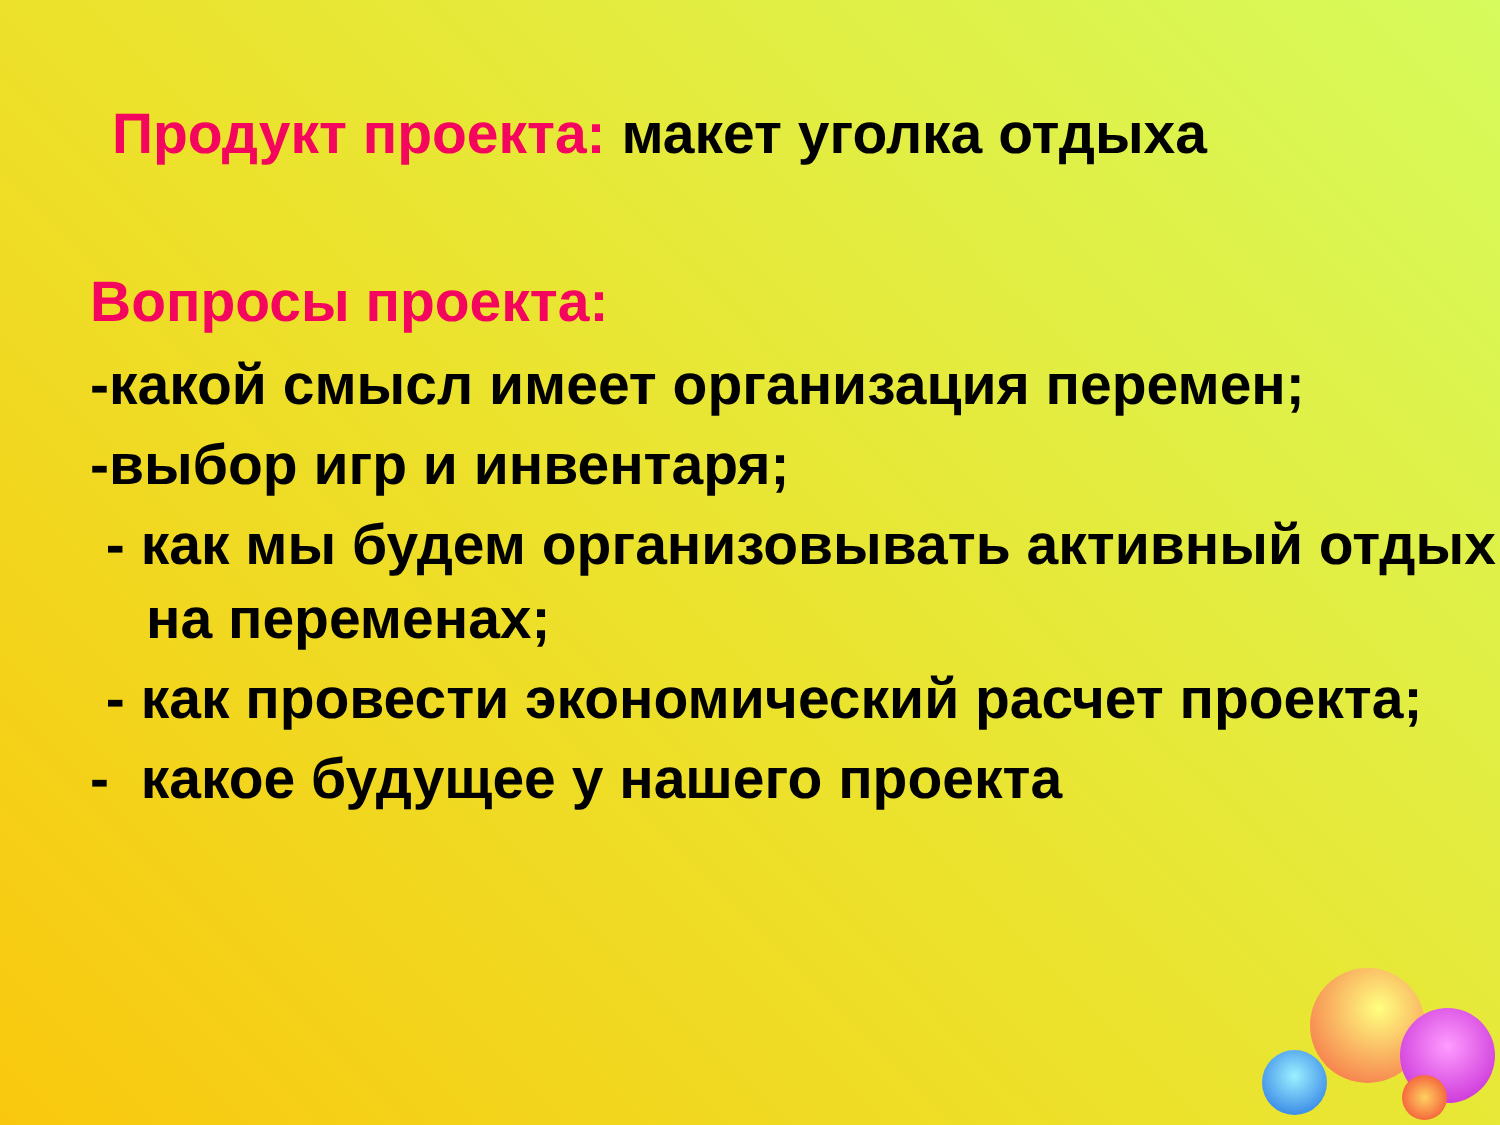Продукт проекта: макет уголка отдыха
Вопросы проекта:
-какой смысл имеет организация перемен;
-выбор игр и инвентаря;
- как мы будем организовывать активный отдых на переменах;
- как провести экономический расчет проекта;
- какое будущее у нашего проекта